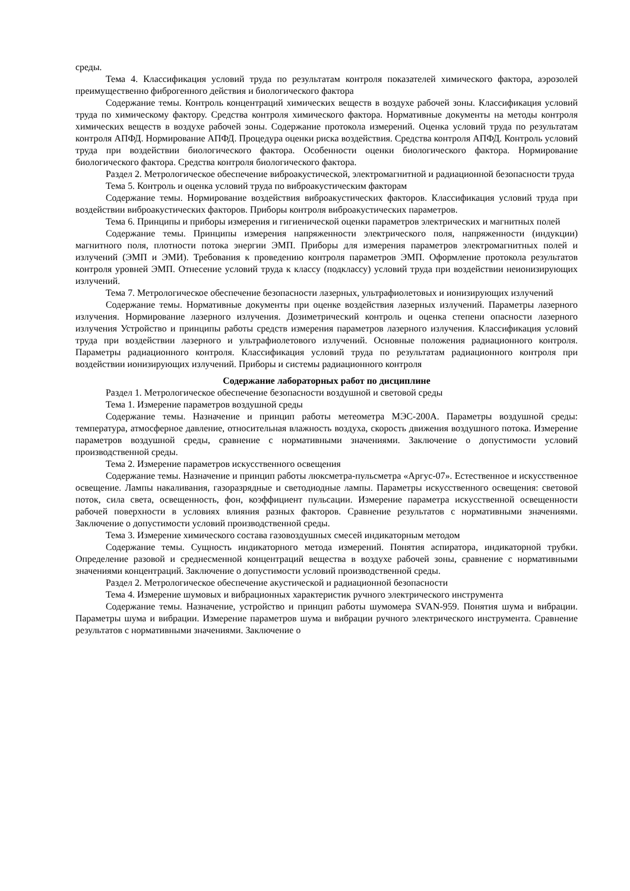среды.
Тема 4. Классификация условий труда по результатам контроля показателей химического фактора, аэрозолей преимущественно фиброгенного действия и биологического фактора
Содержание темы. Контроль концентраций химических веществ в воздухе рабочей зоны. Классификация условий труда по химическому фактору. Средства контроля химического фактора. Нормативные документы на методы контроля химических веществ в воздухе рабочей зоны. Содержание протокола измерений. Оценка условий труда по результатам контроля АПФД. Нормирование АПФД. Процедура оценки риска воздействия. Средства контроля АПФД. Контроль условий труда при воздействии биологического фактора. Особенности оценки биологического фактора. Нормирование биологического фактора. Средства контроля биологического фактора.
Раздел 2. Метрологическое обеспечение виброакустической, электромагнитной и радиационной безопасности труда
Тема 5. Контроль и оценка условий труда по виброакустическим факторам
Содержание темы. Нормирование воздействия виброакустических факторов. Классификация условий труда при воздействии виброакустических факторов. Приборы контроля виброакустических параметров.
Тема 6. Принципы и приборы измерения и гигиенической оценки параметров электрических и магнитных полей
Содержание темы. Принципы измерения напряженности электрического поля, напряженности (индукции) магнитного поля, плотности потока энергии ЭМП. Приборы для измерения параметров электромагнитных полей и излучений (ЭМП и ЭМИ). Требования к проведению контроля параметров ЭМП. Оформление протокола результатов контроля уровней ЭМП. Отнесение условий труда к классу (подклассу) условий труда при воздействии неионизирующих излучений.
Тема 7. Метрологическое обеспечение безопасности лазерных, ультрафиолетовых и ионизирующих излучений
Содержание темы. Нормативные документы при оценке воздействия лазерных излучений. Параметры лазерного излучения. Нормирование лазерного излучения. Дозиметрический контроль и оценка степени опасности лазерного излучения Устройство и принципы работы средств измерения параметров лазерного излучения. Классификация условий труда при воздействии лазерного и ультрафиолетового излучений. Основные положения радиационного контроля. Параметры радиационного контроля. Классификация условий труда по результатам радиационного контроля при воздействии ионизирующих излучений. Приборы и системы радиационного контроля
Содержание лабораторных работ по дисциплине
Раздел 1. Метрологическое обеспечение безопасности воздушной и световой среды
Тема 1. Измерение параметров воздушной среды
Содержание темы. Назначение и принцип работы метеометра МЭС-200А. Параметры воздушной среды: температура, атмосферное давление, относительная влажность воздуха, скорость движения воздушного потока. Измерение параметров воздушной среды, сравнение с нормативными значениями. Заключение о допустимости условий производственной среды.
Тема 2. Измерение параметров искусственного освещения
Содержание темы. Назначение и принцип работы люксметра-пульсметра «Аргус-07». Естественное и искусственное освещение. Лампы накаливания, газоразрядные и светодиодные лампы. Параметры искусственного освещения: световой поток, сила света, освещенность, фон, коэффициент пульсации. Измерение параметра искусственной освещенности рабочей поверхности в условиях влияния разных факторов. Сравнение результатов с нормативными значениями. Заключение о допустимости условий производственной среды.
Тема 3. Измерение химического состава газовоздушных смесей индикаторным методом
Содержание темы. Сущность индикаторного метода измерений. Понятия аспиратора, индикаторной трубки. Определение разовой и среднесменной концентраций вещества в воздухе рабочей зоны, сравнение с нормативными значениями концентраций. Заключение о допустимости условий производственной среды.
Раздел 2. Метрологическое обеспечение акустической и радиационной безопасности
Тема 4. Измерение шумовых и вибрационных характеристик ручного электрического инструмента
Содержание темы. Назначение, устройство и принцип работы шумомера SVAN-959. Понятия шума и вибрации. Параметры шума и вибрации. Измерение параметров шума и вибрации ручного электрического инструмента. Сравнение результатов с нормативными значениями. Заключение о